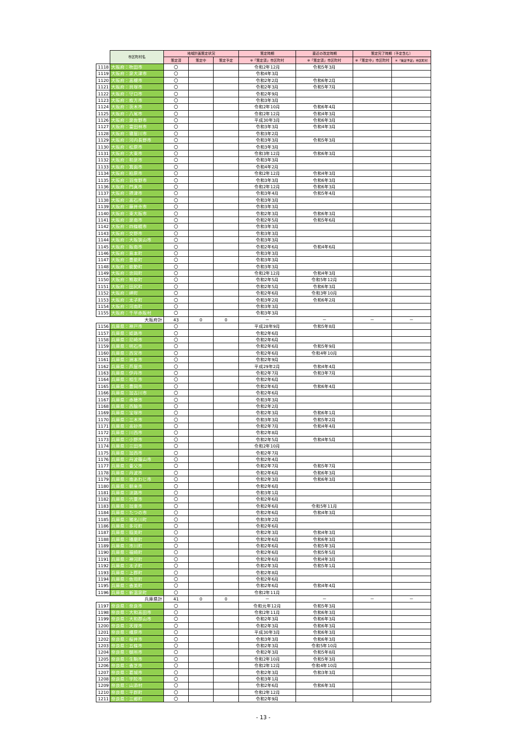| | 市区町村名 | 地域計画策定状況 | | | 策定時期 | 直近の改定時期 | 策定完了時期（予定含む） | |
| --- | --- | --- | --- | --- | --- | --- | --- | --- |
| | | 策定済 | 策定中 | 策定予定 | ※「策定済」市区町村 | ※「策定済」市区町村 | ※「策定中」市区町村 | ※「策定予定」市区町村 |
| 1118 | 大阪府：吹田市 | 〇 | | | 令和2年12月 | 令和5年3月 | | |
| 1119 | 大阪府：泉大津市 | 〇 | | | 令和4年3月 | | | |
| 1120 | 大阪府：高槻市 | 〇 | | | 令和2年2月 | 令和6年2月 | | |
| 1121 | 大阪府：貝塚市 | 〇 | | | 令和2年3月 | 令和5年7月 | | |
| 1122 | 大阪府：守口市 | 〇 | | | 令和2年9月 | | | |
| 1123 | 大阪府：枚方市 | 〇 | | | 令和3年3月 | | | |
| 1124 | 大阪府：茨木市 | 〇 | | | 令和2年10月 | 令和6年4月 | | |
| 1125 | 大阪府：八尾市 | 〇 | | | 令和2年12月 | 令和4年3月 | | |
| 1126 | 大阪府：泉佐野市 | 〇 | | | 平成30年3月 | 令和6年3月 | | |
| 1127 | 大阪府：富田林市 | 〇 | | | 令和3年3月 | 令和4年3月 | | |
| 1128 | 大阪府：寝屋川市 | 〇 | | | 令和3年2月 | | | |
| 1129 | 大阪府：河内長野市 | 〇 | | | 令和3年3月 | 令和5年3月 | | |
| 1130 | 大阪府：松原市 | 〇 | | | 令和3年3月 | | | |
| 1131 | 大阪府：大東市 | 〇 | | | 令和3年12月 | 令和6年3月 | | |
| 1132 | 大阪府：和泉市 | 〇 | | | 令和3年3月 | | | |
| 1133 | 大阪府：箕面市 | 〇 | | | 令和4年2月 | | | |
| 1134 | 大阪府：柏原市 | 〇 | | | 令和2年12月 | 令和4年3月 | | |
| 1135 | 大阪府：羽曳野市 | 〇 | | | 令和3年3月 | 令和6年3月 | | |
| 1136 | 大阪府：門真市 | 〇 | | | 令和2年12月 | 令和6年3月 | | |
| 1137 | 大阪府：摂津市 | 〇 | | | 令和3年4月 | 令和5年4月 | | |
| 1138 | 大阪府：高石市 | 〇 | | | 令和3年3月 | | | |
| 1139 | 大阪府：藤井寺市 | 〇 | | | 令和3年3月 | | | |
| 1140 | 大阪府：東大阪市 | 〇 | | | 令和2年3月 | 令和6年3月 | | |
| 1141 | 大阪府：泉南市 | 〇 | | | 令和2年5月 | 令和5年6月 | | |
| 1142 | 大阪府：四條畷市 | 〇 | | | 令和3年3月 | | | |
| 1143 | 大阪府：交野市 | 〇 | | | 令和3年3月 | | | |
| 1144 | 大阪府：大阪狭山市 | 〇 | | | 令和3年3月 | | | |
| 1145 | 大阪府：阪南市 | 〇 | | | 令和2年6月 | 令和4年6月 | | |
| 1146 | 大阪府：島本町 | 〇 | | | 令和3年3月 | | | |
| 1147 | 大阪府：豊能町 | 〇 | | | 令和3年3月 | | | |
| 1148 | 大阪府：能勢町 | 〇 | | | 令和3年3月 | | | |
| 1149 | 大阪府：忠岡町 | 〇 | | | 令和2年12月 | 令和4年3月 | | |
| 1150 | 大阪府：熊取町 | 〇 | | | 令和2年5月 | 令和5年12月 | | |
| 1151 | 大阪府：田尻町 | 〇 | | | 令和2年5月 | 令和6年3月 | | |
| 1152 | 大阪府：岬町 | 〇 | | | 令和2年6月 | 令和3年10月 | | |
| 1153 | 大阪府：太子町 | 〇 | | | 令和3年2月 | 令和6年2月 | | |
| 1154 | 大阪府：河南町 | 〇 | | | 令和3年3月 | | | |
| 1155 | 大阪府：千早赤阪村 | 〇 | | | 令和3年3月 | | | |
| | 大阪府計 | 43 | 0 | 0 | － | － | － | － |
| 1156 | 兵庫県：神戸市 | 〇 | | | 平成28年9月 | 令和5年8月 | | |
| 1157 | 兵庫県：姫路市 | 〇 | | | 令和2年6月 | | | |
| 1158 | 兵庫県：尼崎市 | 〇 | | | 令和2年6月 | | | |
| 1159 | 兵庫県：明石市 | 〇 | | | 令和2年6月 | 令和5年9月 | | |
| 1160 | 兵庫県：西宮市 | 〇 | | | 令和2年6月 | 令和4年10月 | | |
| 1161 | 兵庫県：洲本市 | 〇 | | | 令和2年9月 | | | |
| 1162 | 兵庫県：芦屋市 | 〇 | | | 平成29年2月 | 令和4年4月 | | |
| 1163 | 兵庫県：伊丹市 | 〇 | | | 令和2年7月 | 令和3年7月 | | |
| 1164 | 兵庫県：相生市 | 〇 | | | 令和2年6月 | | | |
| 1165 | 兵庫県：豊岡市 | 〇 | | | 令和2年6月 | 令和6年4月 | | |
| 1166 | 兵庫県：加古川市 | 〇 | | | 令和2年6月 | | | |
| 1167 | 兵庫県：赤穂市 | 〇 | | | 令和3年3月 | | | |
| 1168 | 兵庫県：西脇市 | 〇 | | | 令和2年2月 | | | |
| 1169 | 兵庫県：宝塚市 | 〇 | | | 令和2年3月 | 令和6年1月 | | |
| 1170 | 兵庫県：三木市 | 〇 | | | 令和3年3月 | 令和5年2月 | | |
| 1171 | 兵庫県：高砂市 | 〇 | | | 令和2年7月 | 令和4年4月 | | |
| 1172 | 兵庫県：川西市 | 〇 | | | 令和2年8月 | | | |
| 1173 | 兵庫県：小野市 | 〇 | | | 令和2年5月 | 令和4年5月 | | |
| 1174 | 兵庫県：三田市 | 〇 | | | 令和2年10月 | | | |
| 1175 | 兵庫県：加西市 | 〇 | | | 令和2年7月 | | | |
| 1176 | 兵庫県：丹波篠山市 | 〇 | | | 令和2年4月 | | | |
| 1177 | 兵庫県：養父市 | 〇 | | | 令和2年7月 | 令和5年7月 | | |
| 1178 | 兵庫県：丹波市 | 〇 | | | 令和2年6月 | 令和6年3月 | | |
| 1179 | 兵庫県：南あわじ市 | 〇 | | | 令和2年3月 | 令和6年3月 | | |
| 1180 | 兵庫県：朝来市 | 〇 | | | 令和2年6月 | | | |
| 1181 | 兵庫県：淡路市 | 〇 | | | 令和3年1月 | | | |
| 1182 | 兵庫県：宍粟市 | 〇 | | | 令和2年6月 | | | |
| 1183 | 兵庫県：加東市 | 〇 | | | 令和2年6月 | 令和5年11月 | | |
| 1184 | 兵庫県：たつの市 | 〇 | | | 令和2年6月 | 令和4年3月 | | |
| 1185 | 兵庫県：猪名川町 | 〇 | | | 令和3年2月 | | | |
| 1186 | 兵庫県：多可町 | 〇 | | | 令和2年6月 | | | |
| 1187 | 兵庫県：稲美町 | 〇 | | | 令和2年3月 | 令和4年3月 | | |
| 1188 | 兵庫県：播磨町 | 〇 | | | 令和2年6月 | 令和6年3月 | | |
| 1189 | 兵庫県：市川町 | 〇 | | | 令和2年6月 | 令和5年3月 | | |
| 1190 | 兵庫県：福崎町 | 〇 | | | 令和2年6月 | 令和5年5月 | | |
| 1191 | 兵庫県：神河町 | 〇 | | | 令和2年6月 | 令和4年3月 | | |
| 1192 | 兵庫県：太子町 | 〇 | | | 令和2年3月 | 令和5年1月 | | |
| 1193 | 兵庫県：上郡町 | 〇 | | | 令和2年8月 | | | |
| 1194 | 兵庫県：佐用町 | 〇 | | | 令和2年6月 | | | |
| 1195 | 兵庫県：香美町 | 〇 | | | 令和2年6月 | 令和4年4月 | | |
| 1196 | 兵庫県：新温泉町 | 〇 | | | 令和2年11月 | | | |
| | 兵庫県計 | 41 | 0 | 0 | － | － | － | － |
| 1197 | 奈良県：奈良市 | 〇 | | | 令和元年12月 | 令和5年3月 | | |
| 1198 | 奈良県：大和高田市 | 〇 | | | 令和2年11月 | 令和6年3月 | | |
| 1199 | 奈良県：大和郡山市 | 〇 | | | 令和2年3月 | 令和6年3月 | | |
| 1200 | 奈良県：天理市 | 〇 | | | 令和2年3月 | 令和6年3月 | | |
| 1201 | 奈良県：橿原市 | 〇 | | | 平成30年3月 | 令和6年3月 | | |
| 1202 | 奈良県：桜井市 | 〇 | | | 令和3年3月 | 令和6年3月 | | |
| 1203 | 奈良県：五條市 | 〇 | | | 令和2年3月 | 令和5年10月 | | |
| 1204 | 奈良県：御所市 | 〇 | | | 令和2年3月 | 令和5年8月 | | |
| 1205 | 奈良県：生駒市 | 〇 | | | 令和2年10月 | 令和5年3月 | | |
| 1206 | 奈良県：香芝市 | 〇 | | | 令和2年12月 | 令和4年10月 | | |
| 1207 | 奈良県：葛城市 | 〇 | | | 令和2年3月 | 令和3年3月 | | |
| 1208 | 奈良県：宇陀市 | 〇 | | | 令和3年1月 | | | |
| 1209 | 奈良県：山添村 | 〇 | | | 令和2年6月 | 令和6年3月 | | |
| 1210 | 奈良県：平群町 | 〇 | | | 令和2年12月 | | | |
| 1211 | 奈良県：三郷町 | 〇 | | | 令和2年9月 | | | |
- 13 -